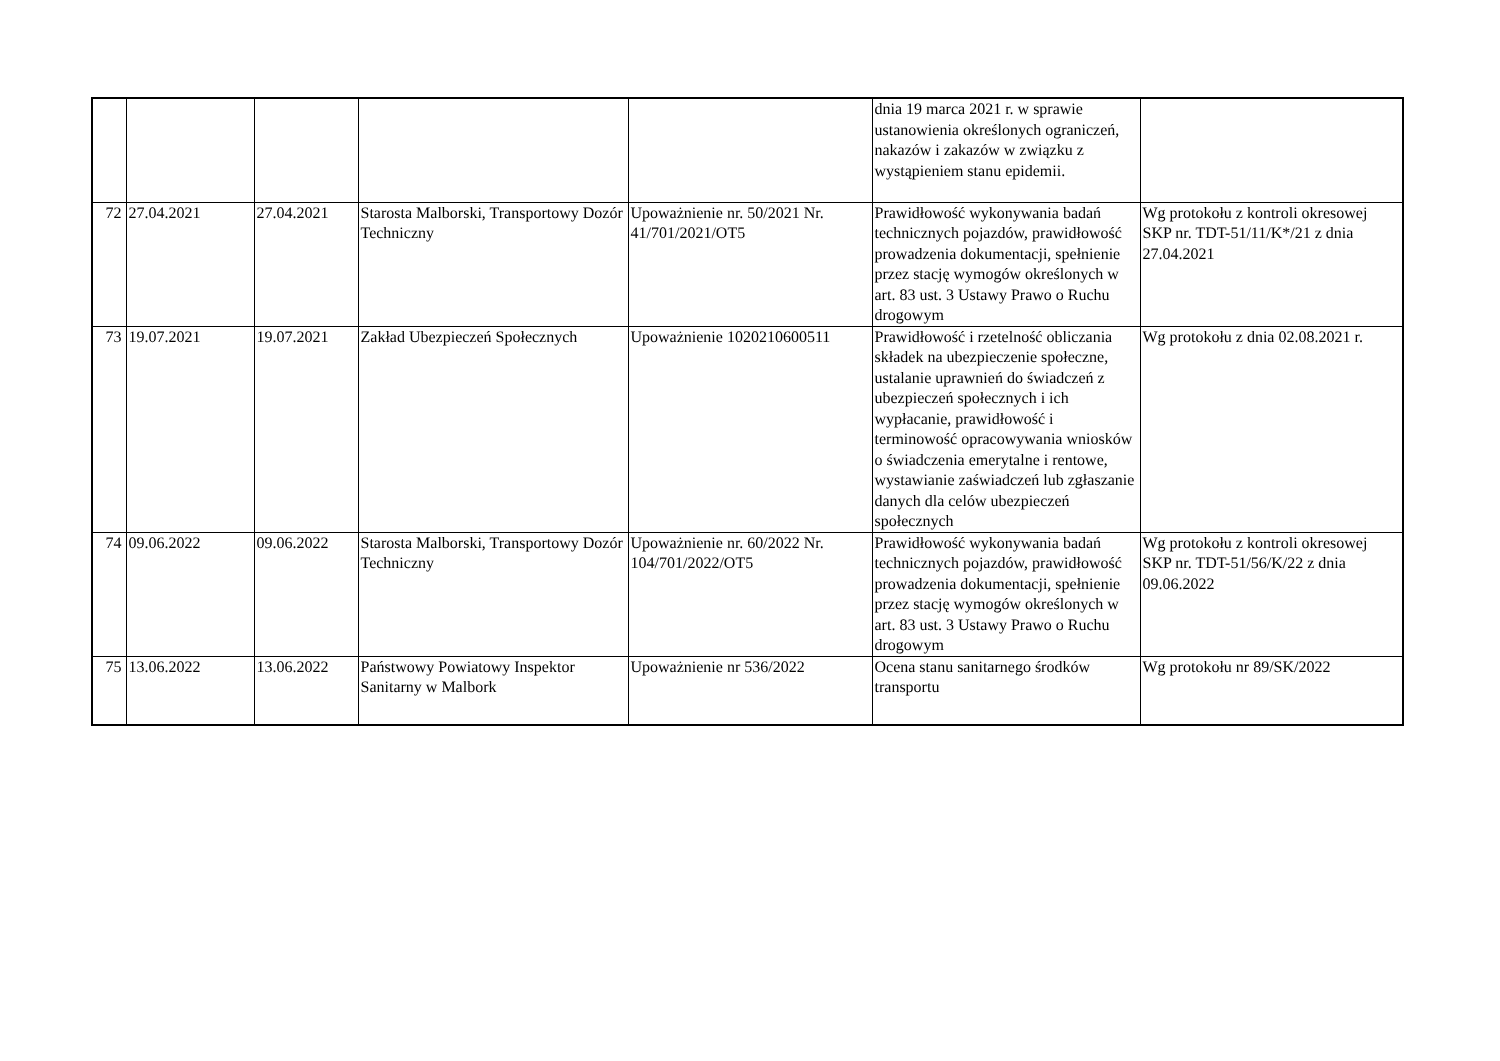| | | | | | dnia 19 marca 2021 r. w sprawie ustanowienia określonych ograniczeń, nakazów i zakazów w związku z wystąpieniem stanu epidemii. | |
| 72 | 27.04.2021 | 27.04.2021 | Starosta Malborski, Transportowy Dozór Techniczny | Upoważnienie nr. 50/2021 Nr. 41/701/2021/OT5 | Prawidłowość wykonywania badań technicznych pojazdów, prawidłowość prowadzenia dokumentacji, spełnienie przez stację wymogów określonych w art. 83 ust. 3 Ustawy Prawo o Ruchu drogowym | Wg protokołu z kontroli okresowej SKP nr. TDT-51/11/K*/21 z dnia 27.04.2021 |
| 73 | 19.07.2021 | 19.07.2021 | Zakład Ubezpieczeń Społecznych | Upoważnienie 1020210600511 | Prawidłowość i rzetelność obliczania składek na ubezpieczenie społeczne, ustalanie uprawnień do świadczeń z ubezpieczeń społecznych i ich wypłacanie, prawidłowość i terminowość opracowywania wniosków o świadczenia emerytalne i rentowe, wystawianie zaświadczeń lub zgłaszanie danych dla celów ubezpieczeń społecznych | Wg protokołu z dnia 02.08.2021 r. |
| 74 | 09.06.2022 | 09.06.2022 | Starosta Malborski, Transportowy Dozór Techniczny | Upoważnienie nr. 60/2022 Nr. 104/701/2022/OT5 | Prawidłowość wykonywania badań technicznych pojazdów, prawidłowość prowadzenia dokumentacji, spełnienie przez stację wymogów określonych w art. 83 ust. 3 Ustawy Prawo o Ruchu drogowym | Wg protokołu z kontroli okresowej SKP nr. TDT-51/56/K/22 z dnia 09.06.2022 |
| 75 | 13.06.2022 | 13.06.2022 | Państwowy Powiatowy Inspektor Sanitarny w Malbork | Upoważnienie nr 536/2022 | Ocena stanu sanitarnego środków transportu | Wg protokołu nr 89/SK/2022 |